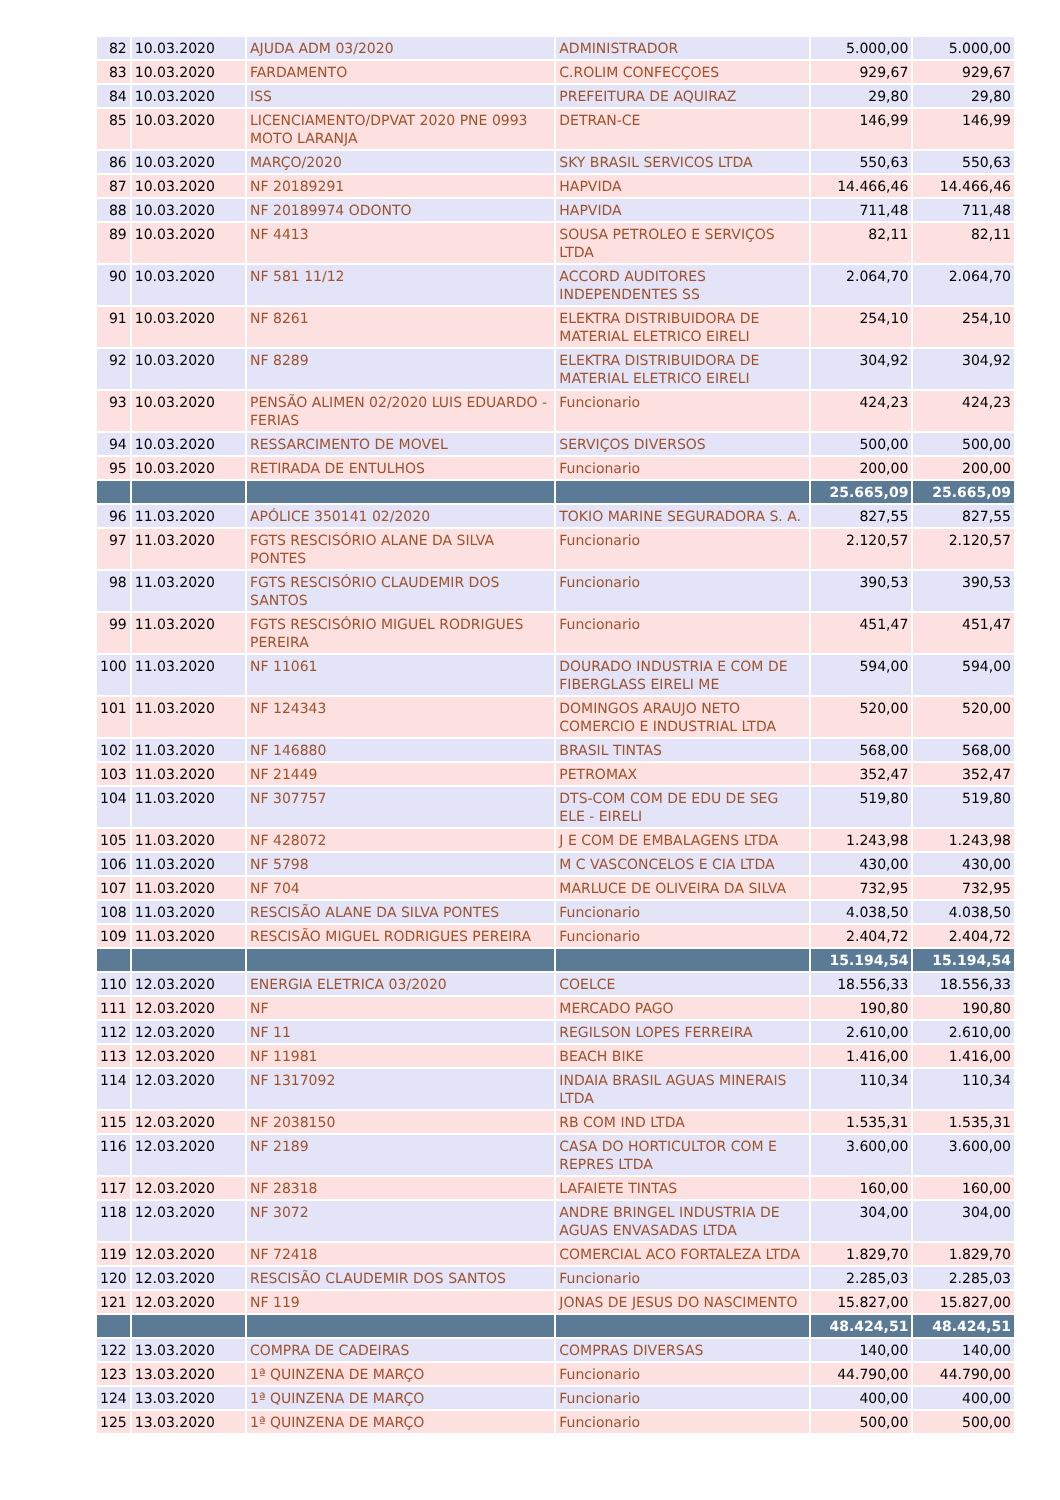| 82 | 10.03.2020 | AJUDA ADM 03/2020 | ADMINISTRADOR | 5.000,00 | 5.000,00 |
| 83 | 10.03.2020 | FARDAMENTO | C.ROLIM CONFECÇOES | 929,67 | 929,67 |
| 84 | 10.03.2020 | ISS | PREFEITURA DE AQUIRAZ | 29,80 | 29,80 |
| 85 | 10.03.2020 | LICENCIAMENTO/DPVAT 2020 PNE 0993 MOTO LARANJA | DETRAN-CE | 146,99 | 146,99 |
| 86 | 10.03.2020 | MARÇO/2020 | SKY BRASIL SERVICOS LTDA | 550,63 | 550,63 |
| 87 | 10.03.2020 | NF 20189291 | HAPVIDA | 14.466,46 | 14.466,46 |
| 88 | 10.03.2020 | NF 20189974 ODONTO | HAPVIDA | 711,48 | 711,48 |
| 89 | 10.03.2020 | NF 4413 | SOUSA PETROLEO E SERVIÇOS LTDA | 82,11 | 82,11 |
| 90 | 10.03.2020 | NF 581 11/12 | ACCORD AUDITORES INDEPENDENTES SS | 2.064,70 | 2.064,70 |
| 91 | 10.03.2020 | NF 8261 | ELEKTRA DISTRIBUIDORA DE MATERIAL ELETRICO EIRELI | 254,10 | 254,10 |
| 92 | 10.03.2020 | NF 8289 | ELEKTRA DISTRIBUIDORA DE MATERIAL ELETRICO EIRELI | 304,92 | 304,92 |
| 93 | 10.03.2020 | PENSÃO ALIMEN 02/2020 LUIS EDUARDO - FERIAS | Funcionario | 424,23 | 424,23 |
| 94 | 10.03.2020 | RESSARCIMENTO DE MOVEL | SERVIÇOS DIVERSOS | 500,00 | 500,00 |
| 95 | 10.03.2020 | RETIRADA DE ENTULHOS | Funcionario | 200,00 | 200,00 |
| | | | | 25.665,09 | 25.665,09 |
| 96 | 11.03.2020 | APÓLICE 350141 02/2020 | TOKIO MARINE SEGURADORA S. A. | 827,55 | 827,55 |
| 97 | 11.03.2020 | FGTS RESCISÓRIO ALANE DA SILVA PONTES | Funcionario | 2.120,57 | 2.120,57 |
| 98 | 11.03.2020 | FGTS RESCISÓRIO CLAUDEMIR DOS SANTOS | Funcionario | 390,53 | 390,53 |
| 99 | 11.03.2020 | FGTS RESCISÓRIO MIGUEL RODRIGUES PEREIRA | Funcionario | 451,47 | 451,47 |
| 100 | 11.03.2020 | NF 11061 | DOURADO INDUSTRIA E COM DE FIBERGLASS EIRELI ME | 594,00 | 594,00 |
| 101 | 11.03.2020 | NF 124343 | DOMINGOS ARAUJO NETO COMERCIO E INDUSTRIAL LTDA | 520,00 | 520,00 |
| 102 | 11.03.2020 | NF 146880 | BRASIL TINTAS | 568,00 | 568,00 |
| 103 | 11.03.2020 | NF 21449 | PETROMAX | 352,47 | 352,47 |
| 104 | 11.03.2020 | NF 307757 | DTS-COM COM DE EDU DE SEG ELE - EIRELI | 519,80 | 519,80 |
| 105 | 11.03.2020 | NF 428072 | J E COM DE EMBALAGENS LTDA | 1.243,98 | 1.243,98 |
| 106 | 11.03.2020 | NF 5798 | M C VASCONCELOS E CIA LTDA | 430,00 | 430,00 |
| 107 | 11.03.2020 | NF 704 | MARLUCE DE OLIVEIRA DA SILVA | 732,95 | 732,95 |
| 108 | 11.03.2020 | RESCISÃO ALANE DA SILVA PONTES | Funcionario | 4.038,50 | 4.038,50 |
| 109 | 11.03.2020 | RESCISÃO MIGUEL RODRIGUES PEREIRA | Funcionario | 2.404,72 | 2.404,72 |
| | | | | 15.194,54 | 15.194,54 |
| 110 | 12.03.2020 | ENERGIA ELETRICA 03/2020 | COELCE | 18.556,33 | 18.556,33 |
| 111 | 12.03.2020 | NF | MERCADO PAGO | 190,80 | 190,80 |
| 112 | 12.03.2020 | NF 11 | REGILSON LOPES FERREIRA | 2.610,00 | 2.610,00 |
| 113 | 12.03.2020 | NF 11981 | BEACH BIKE | 1.416,00 | 1.416,00 |
| 114 | 12.03.2020 | NF 1317092 | INDAIA BRASIL AGUAS MINERAIS LTDA | 110,34 | 110,34 |
| 115 | 12.03.2020 | NF 2038150 | RB COM IND LTDA | 1.535,31 | 1.535,31 |
| 116 | 12.03.2020 | NF 2189 | CASA DO HORTICULTOR COM E REPRES LTDA | 3.600,00 | 3.600,00 |
| 117 | 12.03.2020 | NF 28318 | LAFAIETE TINTAS | 160,00 | 160,00 |
| 118 | 12.03.2020 | NF 3072 | ANDRE BRINGEL INDUSTRIA DE AGUAS ENVASADAS LTDA | 304,00 | 304,00 |
| 119 | 12.03.2020 | NF 72418 | COMERCIAL ACO FORTALEZA LTDA | 1.829,70 | 1.829,70 |
| 120 | 12.03.2020 | RESCISÃO CLAUDEMIR DOS SANTOS | Funcionario | 2.285,03 | 2.285,03 |
| 121 | 12.03.2020 | NF 119 | JONAS DE JESUS DO NASCIMENTO | 15.827,00 | 15.827,00 |
| | | | | 48.424,51 | 48.424,51 |
| 122 | 13.03.2020 | COMPRA DE CADEIRAS | COMPRAS DIVERSAS | 140,00 | 140,00 |
| 123 | 13.03.2020 | 1ª QUINZENA DE MARÇO | Funcionario | 44.790,00 | 44.790,00 |
| 124 | 13.03.2020 | 1ª QUINZENA DE MARÇO | Funcionario | 400,00 | 400,00 |
| 125 | 13.03.2020 | 1ª QUINZENA DE MARÇO | Funcionario | 500,00 | 500,00 |